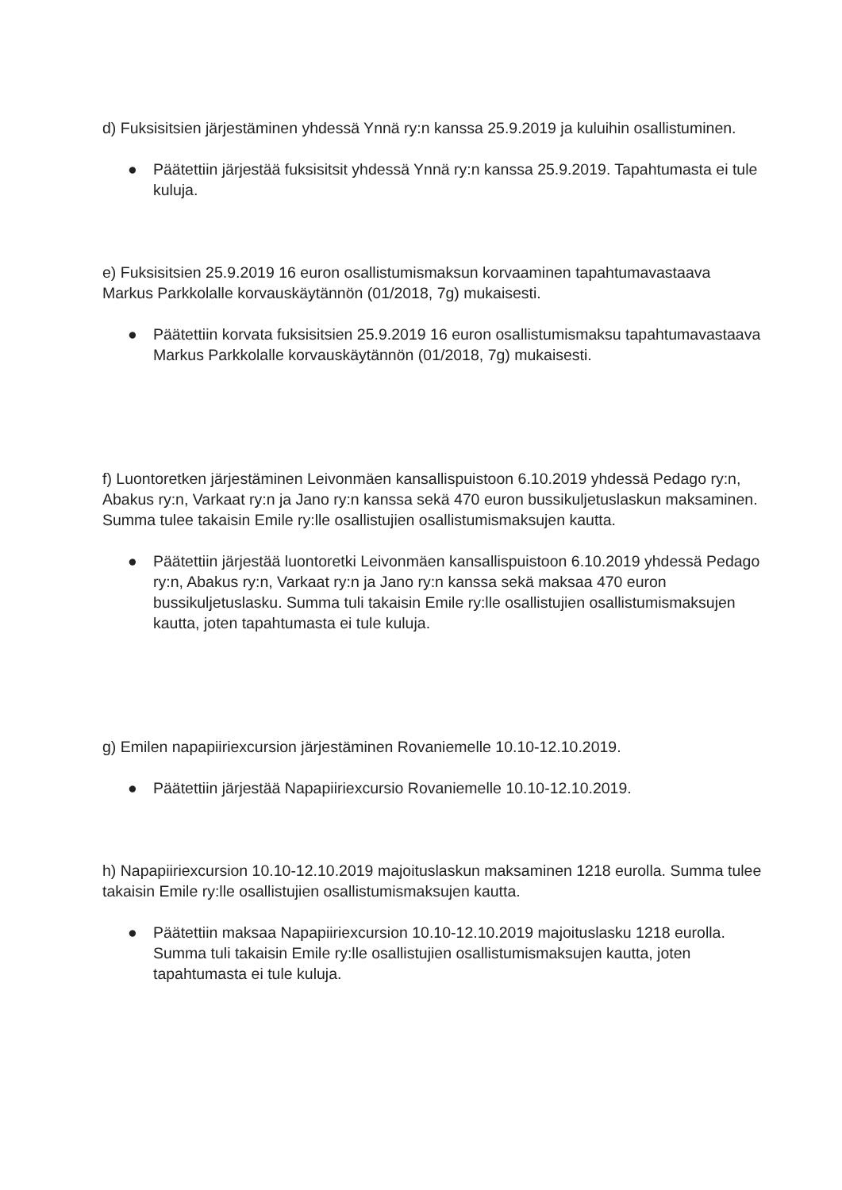d) Fuksisitsien järjestäminen yhdessä Ynnä ry:n kanssa 25.9.2019 ja kuluihin osallistuminen.
● Päätettiin järjestää fuksisitsit yhdessä Ynnä ry:n kanssa 25.9.2019. Tapahtumasta ei tule kuluja.
e) Fuksisitsien 25.9.2019 16 euron osallistumismaksun korvaaminen tapahtumavastaava Markus Parkkolalle korvauskäytännön (01/2018, 7g) mukaisesti.
● Päätettiin korvata fuksisitsien 25.9.2019 16 euron osallistumismaksu tapahtumavastaava Markus Parkkolalle korvauskäytännön (01/2018, 7g) mukaisesti.
f) Luontoretken järjestäminen Leivonmäen kansallispuistoon 6.10.2019 yhdessä Pedago ry:n, Abakus ry:n, Varkaat ry:n ja Jano ry:n kanssa sekä 470 euron bussikuljetuslaskun maksaminen. Summa tulee takaisin Emile ry:lle osallistujien osallistumismaksujen kautta.
● Päätettiin järjestää luontoretki Leivonmäen kansallispuistoon 6.10.2019 yhdessä Pedago ry:n, Abakus ry:n, Varkaat ry:n ja Jano ry:n kanssa sekä maksaa 470 euron bussikuljetuslasku. Summa tuli takaisin Emile ry:lle osallistujien osallistumismaksujen kautta, joten tapahtumasta ei tule kuluja.
g) Emilen napapiiriexcursion järjestäminen Rovaniemelle 10.10-12.10.2019.
● Päätettiin järjestää Napapiiriexcursio Rovaniemelle 10.10-12.10.2019.
h) Napapiiriexcursion 10.10-12.10.2019 majoituslaskun maksaminen 1218 eurolla. Summa tulee takaisin Emile ry:lle osallistujien osallistumismaksujen kautta.
● Päätettiin maksaa Napapiiriexcursion 10.10-12.10.2019 majoituslasku 1218 eurolla. Summa tuli takaisin Emile ry:lle osallistujien osallistumismaksujen kautta, joten tapahtumasta ei tule kuluja.